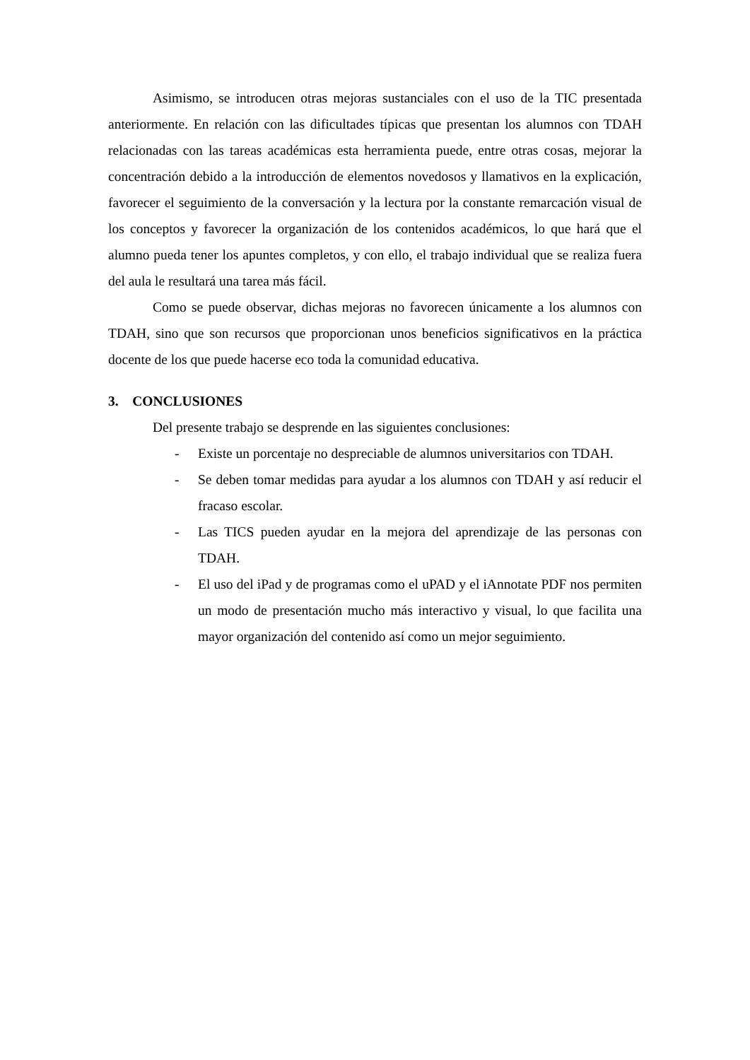Asimismo, se introducen otras mejoras sustanciales con el uso de la TIC presentada anteriormente. En relación con las dificultades típicas que presentan los alumnos con TDAH relacionadas con las tareas académicas esta herramienta puede, entre otras cosas, mejorar la concentración debido a la introducción de elementos novedosos y llamativos en la explicación, favorecer el seguimiento de la conversación y la lectura por la constante remarcación visual de los conceptos y favorecer la organización de los contenidos académicos, lo que hará que el alumno pueda tener los apuntes completos, y con ello, el trabajo individual que se realiza fuera del aula le resultará una tarea más fácil.
Como se puede observar, dichas mejoras no favorecen únicamente a los alumnos con TDAH, sino que son recursos que proporcionan unos beneficios significativos en la práctica docente de los que puede hacerse eco toda la comunidad educativa.
3. CONCLUSIONES
Del presente trabajo se desprende en las siguientes conclusiones:
- Existe un porcentaje no despreciable de alumnos universitarios con TDAH.
- Se deben tomar medidas para ayudar a los alumnos con TDAH y así reducir el fracaso escolar.
- Las TICS pueden ayudar en la mejora del aprendizaje de las personas con TDAH.
- El uso del iPad y de programas como el uPAD y el iAnnotate PDF nos permiten un modo de presentación mucho más interactivo y visual, lo que facilita una mayor organización del contenido así como un mejor seguimiento.